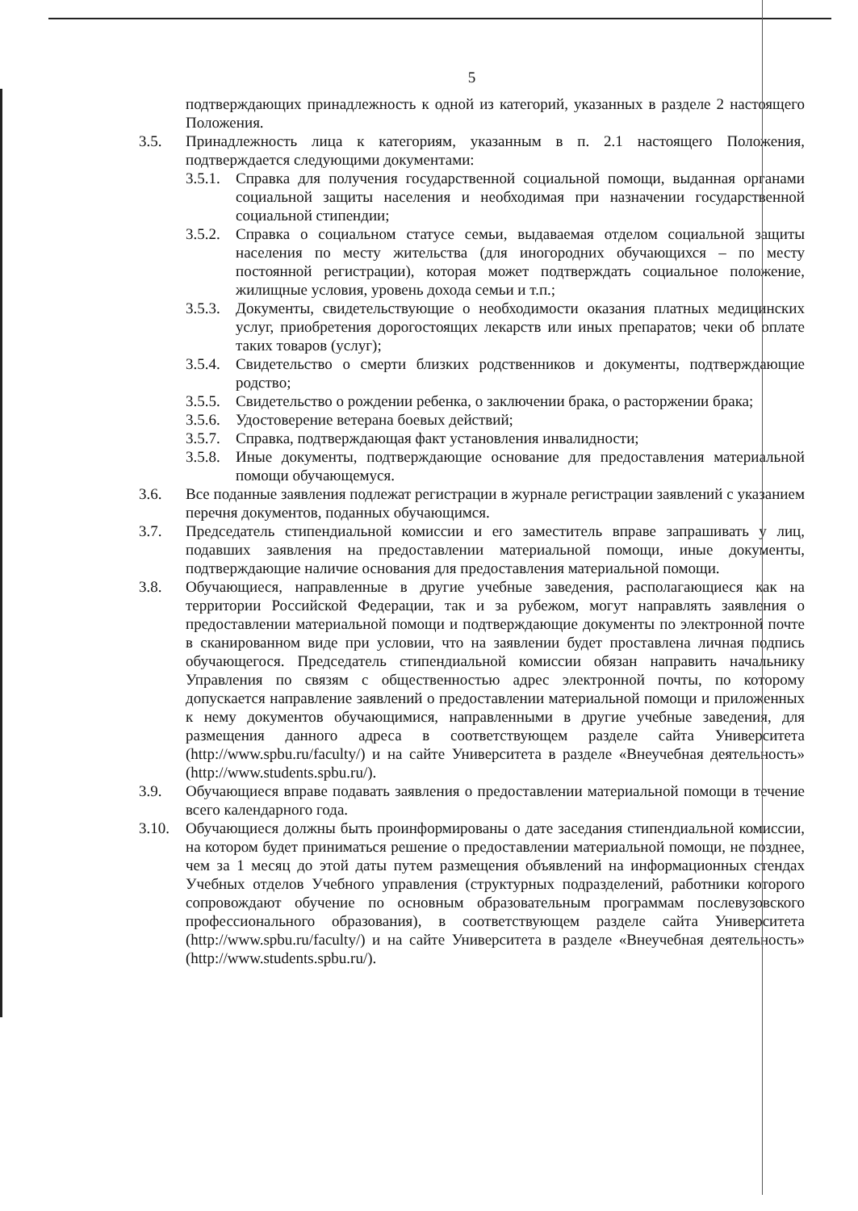5
подтверждающих принадлежность к одной из категорий, указанных в разделе 2 настоящего Положения.
3.5. Принадлежность лица к категориям, указанным в п. 2.1 настоящего Положения, подтверждается следующими документами:
3.5.1. Справка для получения государственной социальной помощи, выданная органами социальной защиты населения и необходимая при назначении государственной социальной стипендии;
3.5.2. Справка о социальном статусе семьи, выдаваемая отделом социальной защиты населения по месту жительства (для иногородних обучающихся – по месту постоянной регистрации), которая может подтверждать социальное положение, жилищные условия, уровень дохода семьи и т.п.;
3.5.3. Документы, свидетельствующие о необходимости оказания платных медицинских услуг, приобретения дорогостоящих лекарств или иных препаратов; чеки об оплате таких товаров (услуг);
3.5.4. Свидетельство о смерти близких родственников и документы, подтверждающие родство;
3.5.5. Свидетельство о рождении ребенка, о заключении брака, о расторжении брака;
3.5.6. Удостоверение ветерана боевых действий;
3.5.7. Справка, подтверждающая факт установления инвалидности;
3.5.8. Иные документы, подтверждающие основание для предоставления материальной помощи обучающемуся.
3.6. Все поданные заявления подлежат регистрации в журнале регистрации заявлений с указанием перечня документов, поданных обучающимся.
3.7. Председатель стипендиальной комиссии и его заместитель вправе запрашивать у лиц, подавших заявления на предоставлении материальной помощи, иные документы, подтверждающие наличие основания для предоставления материальной помощи.
3.8. Обучающиеся, направленные в другие учебные заведения, располагающиеся как на территории Российской Федерации, так и за рубежом, могут направлять заявления о предоставлении материальной помощи и подтверждающие документы по электронной почте в сканированном виде при условии, что на заявлении будет проставлена личная подпись обучающегося. Председатель стипендиальной комиссии обязан направить начальнику Управления по связям с общественностью адрес электронной почты, по которому допускается направление заявлений о предоставлении материальной помощи и приложенных к нему документов обучающимися, направленными в другие учебные заведения, для размещения данного адреса в соответствующем разделе сайта Университета (http://www.spbu.ru/faculty/) и на сайте Университета в разделе «Внеучебная деятельность» (http://www.students.spbu.ru/).
3.9. Обучающиеся вправе подавать заявления о предоставлении материальной помощи в течение всего календарного года.
3.10. Обучающиеся должны быть проинформированы о дате заседания стипендиальной комиссии, на котором будет приниматься решение о предоставлении материальной помощи, не позднее, чем за 1 месяц до этой даты путем размещения объявлений на информационных стендах Учебных отделов Учебного управления (структурных подразделений, работники которого сопровождают обучение по основным образовательным программам послевузовского профессионального образования), в соответствующем разделе сайта Университета (http://www.spbu.ru/faculty/) и на сайте Университета в разделе «Внеучебная деятельность» (http://www.students.spbu.ru/).